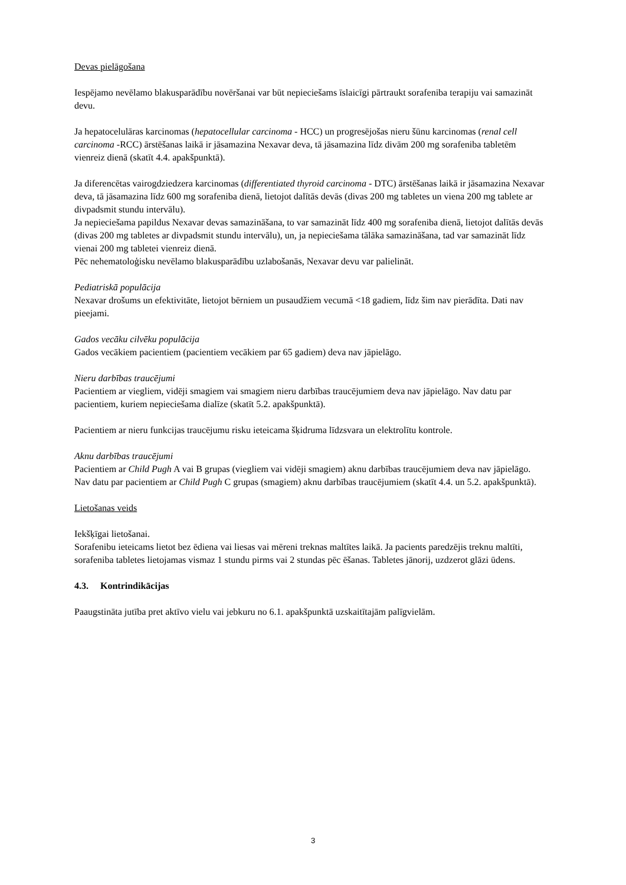Devas pielāgošana
Iespējamo nevēlamo blakusparādību novēršanai var būt nepieciešams īslaicīgi pārtraukt sorafeniba terapiju vai samazināt devu.
Ja hepatocelulāras karcinomas (hepatocellular carcinoma - HCC) un progresējošas nieru šūnu karcinomas (renal cell carcinoma -RCC) ārstēšanas laikā ir jāsamazina Nexavar deva, tā jāsamazina līdz divām 200 mg sorafeniba tabletēm vienreiz dienā (skatīt 4.4. apakšpunktā).
Ja diferencētas vairogdziedzera karcinomas (differentiated thyroid carcinoma - DTC) ārstēšanas laikā ir jāsamazina Nexavar deva, tā jāsamazina līdz 600 mg sorafeniba dienā, lietojot dalītās devās (divas 200 mg tabletes un viena 200 mg tablete ar divpadsmit stundu intervālu).
Ja nepieciešama papildus Nexavar devas samazināšana, to var samazināt līdz 400 mg sorafeniba dienā, lietojot dalītās devās (divas 200 mg tabletes ar divpadsmit stundu intervālu), un, ja nepieciešama tālāka samazināšana, tad var samazināt līdz vienai 200 mg tabletei vienreiz dienā.
Pēc nehematoloģisku nevēlamo blakusparādību uzlabošanās, Nexavar devu var palielināt.
Pediatriskā populācija
Nexavar drošums un efektivitāte, lietojot bērniem un pusaudžiem vecumā <18 gadiem, līdz šim nav pierādīta. Dati nav pieejami.
Gados vecāku cilvēku populācija
Gados vecākiem pacientiem (pacientiem vecākiem par 65 gadiem) deva nav jāpielāgo.
Nieru darbības traucējumi
Pacientiem ar viegliem, vidēji smagiem vai smagiem nieru darbības traucējumiem deva nav jāpielāgo. Nav datu par pacientiem, kuriem nepieciešama dialīze (skatīt 5.2. apakšpunktā).
Pacientiem ar nieru funkcijas traucējumu risku ieteicama šķidruma līdzsvara un elektrolītu kontrole.
Aknu darbības traucējumi
Pacientiem ar Child Pugh A vai B grupas (viegliem vai vidēji smagiem) aknu darbības traucējumiem deva nav jāpielāgo. Nav datu par pacientiem ar Child Pugh C grupas (smagiem) aknu darbības traucējumiem (skatīt 4.4. un 5.2. apakšpunktā).
Lietošanas veids
Iekšķīgai lietošanai.
Sorafenibu ieteicams lietot bez ēdiena vai liesas vai mēreni treknas maltītes laikā. Ja pacients paredzējis treknu maltīti, sorafeniba tabletes lietojamas vismaz 1 stundu pirms vai 2 stundas pēc ēšanas. Tabletes jānorij, uzdzerot glāzi ūdens.
4.3. Kontrindikācijas
Paaugstināta jutība pret aktīvo vielu vai jebkuru no 6.1. apakšpunktā uzskaitītajām palīgvielām.
3